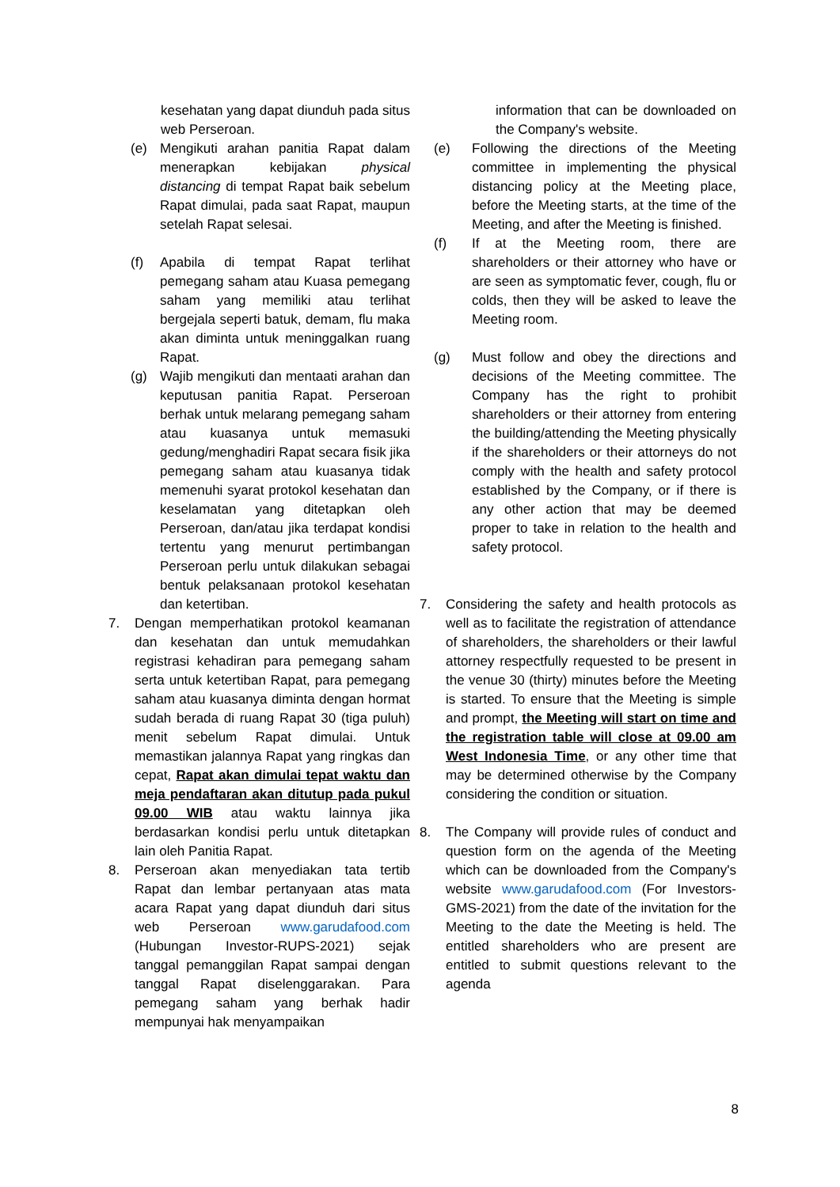kesehatan yang dapat diunduh pada situs web Perseroan.
(e) Mengikuti arahan panitia Rapat dalam menerapkan kebijakan physical distancing di tempat Rapat baik sebelum Rapat dimulai, pada saat Rapat, maupun setelah Rapat selesai.
(f) Apabila di tempat Rapat terlihat pemegang saham atau Kuasa pemegang saham yang memiliki atau terlihat bergejala seperti batuk, demam, flu maka akan diminta untuk meninggalkan ruang Rapat.
(g) Wajib mengikuti dan mentaati arahan dan keputusan panitia Rapat. Perseroan berhak untuk melarang pemegang saham atau kuasanya untuk memasuki gedung/menghadiri Rapat secara fisik jika pemegang saham atau kuasanya tidak memenuhi syarat protokol kesehatan dan keselamatan yang ditetapkan oleh Perseroan, dan/atau jika terdapat kondisi tertentu yang menurut pertimbangan Perseroan perlu untuk dilakukan sebagai bentuk pelaksanaan protokol kesehatan dan ketertiban.
7. Dengan memperhatikan protokol keamanan dan kesehatan dan untuk memudahkan registrasi kehadiran para pemegang saham serta untuk ketertiban Rapat, para pemegang saham atau kuasanya diminta dengan hormat sudah berada di ruang Rapat 30 (tiga puluh) menit sebelum Rapat dimulai. Untuk memastikan jalannya Rapat yang ringkas dan cepat, Rapat akan dimulai tepat waktu dan meja pendaftaran akan ditutup pada pukul 09.00 WIB atau waktu lainnya jika berdasarkan kondisi perlu untuk ditetapkan lain oleh Panitia Rapat.
8. Perseroan akan menyediakan tata tertib Rapat dan lembar pertanyaan atas mata acara Rapat yang dapat diunduh dari situs web Perseroan www.garudafood.com (Hubungan Investor-RUPS-2021) sejak tanggal pemanggilan Rapat sampai dengan tanggal Rapat diselenggarakan. Para pemegang saham yang berhak hadir mempunyai hak menyampaikan
information that can be downloaded on the Company's website.
(e) Following the directions of the Meeting committee in implementing the physical distancing policy at the Meeting place, before the Meeting starts, at the time of the Meeting, and after the Meeting is finished.
(f) If at the Meeting room, there are shareholders or their attorney who have or are seen as symptomatic fever, cough, flu or colds, then they will be asked to leave the Meeting room.
(g) Must follow and obey the directions and decisions of the Meeting committee. The Company has the right to prohibit shareholders or their attorney from entering the building/attending the Meeting physically if the shareholders or their attorneys do not comply with the health and safety protocol established by the Company, or if there is any other action that may be deemed proper to take in relation to the health and safety protocol.
7. Considering the safety and health protocols as well as to facilitate the registration of attendance of shareholders, the shareholders or their lawful attorney respectfully requested to be present in the venue 30 (thirty) minutes before the Meeting is started. To ensure that the Meeting is simple and prompt, the Meeting will start on time and the registration table will close at 09.00 am West Indonesia Time, or any other time that may be determined otherwise by the Company considering the condition or situation.
8. The Company will provide rules of conduct and question form on the agenda of the Meeting which can be downloaded from the Company's website www.garudafood.com (For Investors-GMS-2021) from the date of the invitation for the Meeting to the date the Meeting is held. The entitled shareholders who are present are entitled to submit questions relevant to the agenda
8